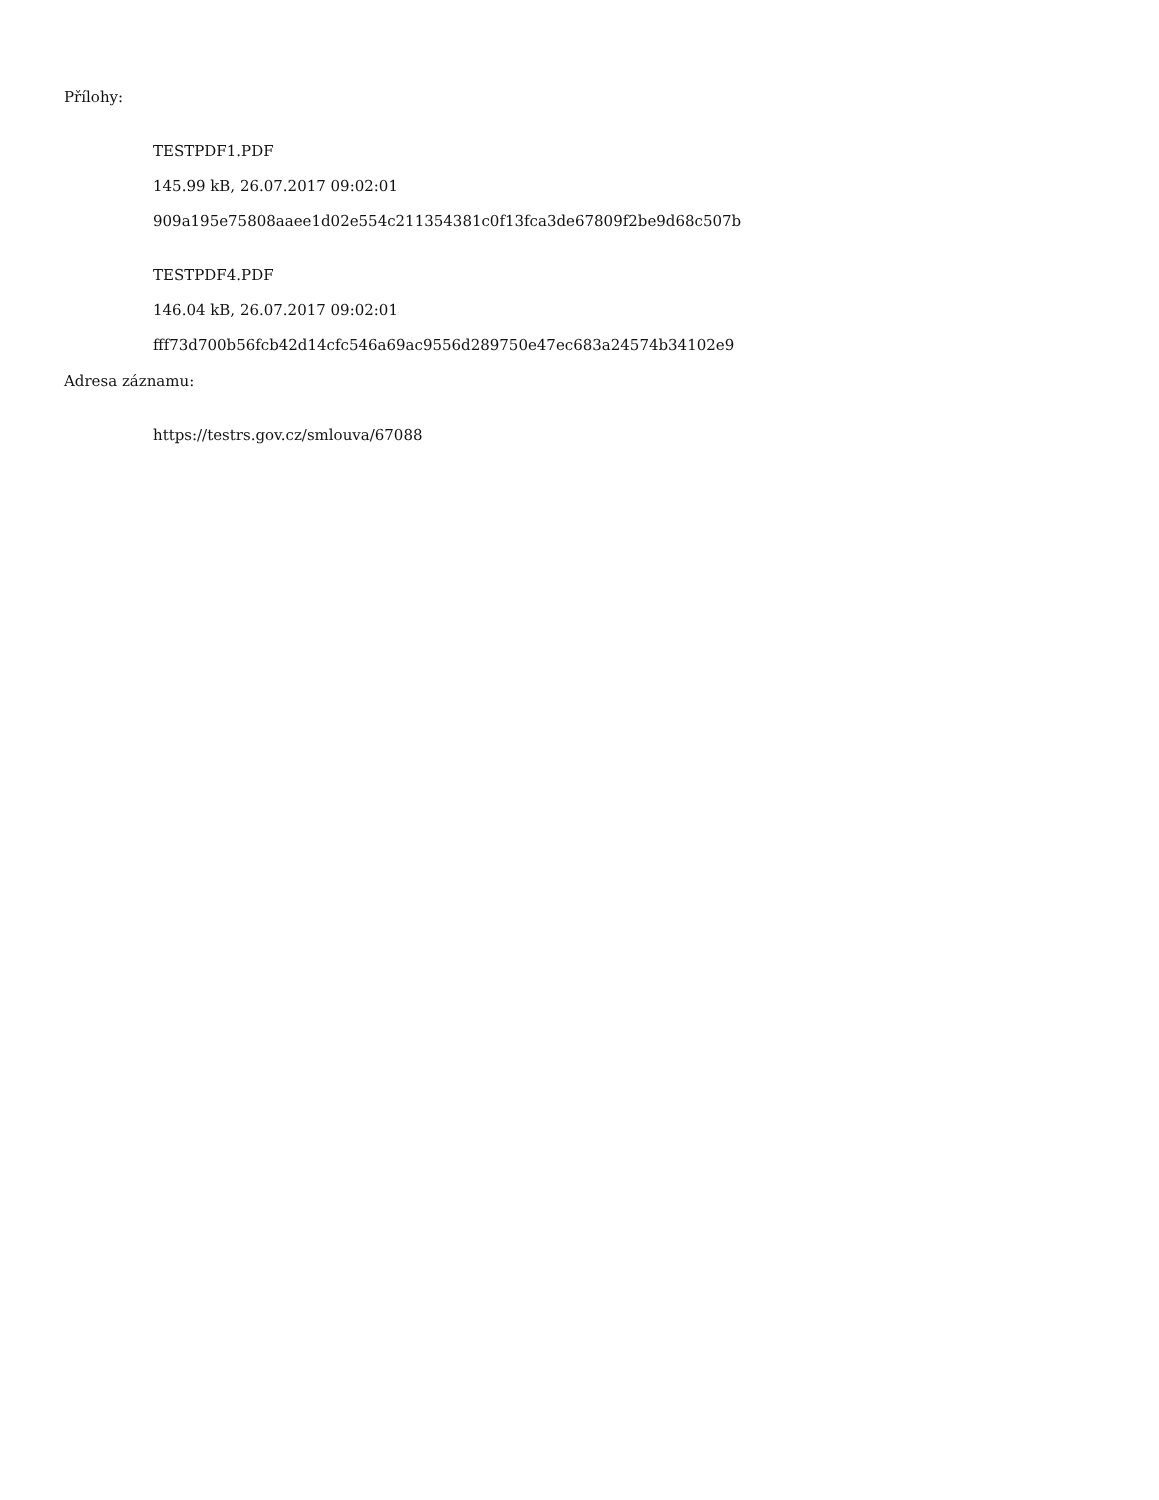Přílohy:
TESTPDF1.PDF
145.99 kB, 26.07.2017 09:02:01
909a195e75808aaee1d02e554c211354381c0f13fca3de67809f2be9d68c507b
TESTPDF4.PDF
146.04 kB, 26.07.2017 09:02:01
fff73d700b56fcb42d14cfc546a69ac9556d289750e47ec683a24574b34102e9
Adresa záznamu:
https://testrs.gov.cz/smlouva/67088